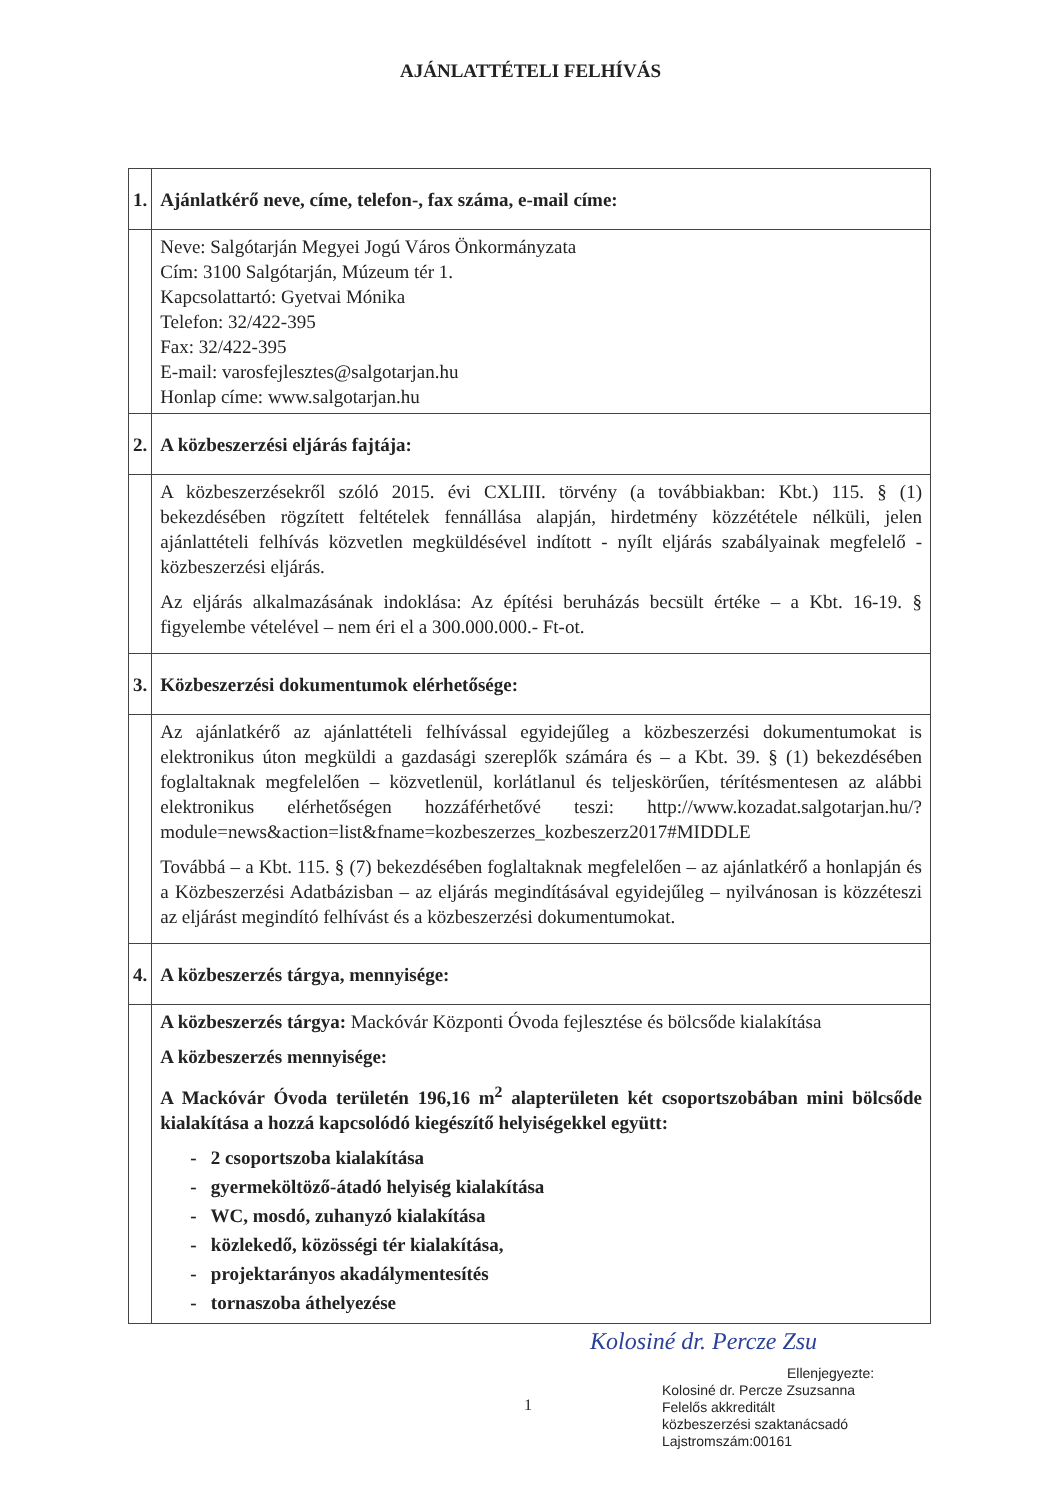AJÁNLATTÉTELI FELHÍVÁS
| 1. | Ajánlatkérő neve, címe, telefon-, fax száma, e-mail címe: |
| | Neve: Salgótarján Megyei Jogú Város Önkormányzata Cím: 3100 Salgótarján, Múzeum tér 1. Kapcsolattartó: Gyetvai Mónika Telefon: 32/422-395 Fax: 32/422-395 E-mail: varosfejlesztes@salgotarjan.hu Honlap címe: www.salgotarjan.hu |
| 2. | A közbeszerzési eljárás fajtája: |
| | A közbeszerzésekről szóló 2015. évi CXLIII. törvény (a továbbiakban: Kbt.) 115. § (1) bekezdésében rögzített feltételek fennállása alapján, hirdetmény közzététele nélküli, jelen ajánlattételi felhívás közvetlen megküldésével indított - nyílt eljárás szabályainak megfelelő - közbeszerzési eljárás. Az eljárás alkalmazásának indoklása: Az építési beruházás becsült értéke – a Kbt. 16-19. § figyelembe vételével – nem éri el a 300.000.000.- Ft-ot. |
| 3. | Közbeszerzési dokumentumok elérhetősége : |
| | Az ajánlatkérő az ajánlattételi felhívással egyidejűleg a közbeszerzési dokumentumokat is elektronikus úton megküldi a gazdasági szereplők számára és – a Kbt. 39. § (1) bekezdésében foglaltaknak megfelelően – közvetlenül, korlátlanul és teljeskörűen, térítésmentesen az alábbi elektronikus elérhetőségen hozzáférhetővé teszi: http://www.kozadat.salgotarjan.hu/?module=news&action=list&fname=kozbeszerzes_kozbeszerz2017#MIDDLE Továbbá – a Kbt. 115. § (7) bekezdésében foglaltaknak megfelelően – az ajánlatkérő a honlapján és a Közbeszerzési Adatbázisban – az eljárás megindításával egyidejűleg – nyilvánosan is közzéteszi az eljárást megindító felhívást és a közbeszerzési dokumentumokat. |
| 4. | A közbeszerzés tárgya, mennyisége: |
| | A közbeszerzés tárgya: Mackóvár Központi Óvoda fejlesztése és bölcsőde kialakítása A közbeszerzés mennyisége: A Mackóvár Óvoda területén 196,16 m<sup>2</sup> alapterületen két csoportszobában mini bölcsőde kialakítása a hozzá kapcsolódó kiegészítő helyiségekkel együtt: - 2 csoportszoba kialakítása - gyermeköltöző-átadó helyiség kialakítása - WC, mosdó, zuhanyzó kialakítása - közlekedő, közösségi tér kialakítása, - projektarányos akadálymentesítés - tornaszoba áthelyezése |
Kolosiné dr. Percze Zsu
Ellenjegyezte:
Kolosiné dr. Percze Zsuzsanna
Felelős akkreditált
közbeszerzési szaktanácsadó
Lajstromszám:00161
1